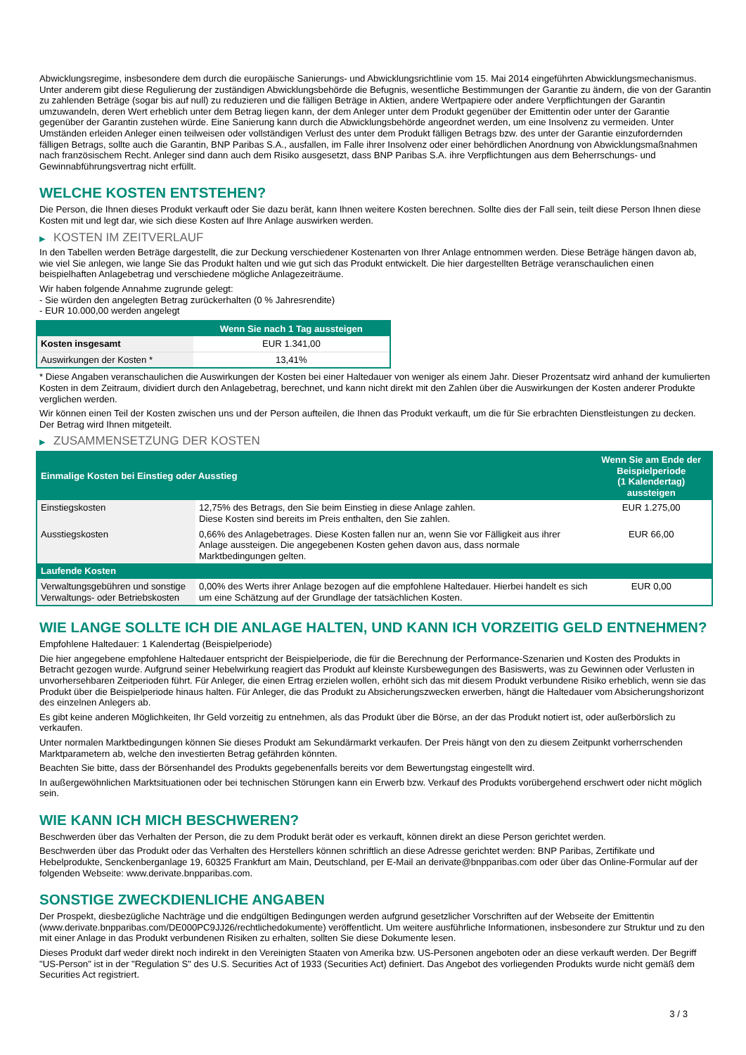Abwicklungsregime, insbesondere dem durch die europäische Sanierungs- und Abwicklungsrichtlinie vom 15. Mai 2014 eingeführten Abwicklungsmechanismus. Unter anderem gibt diese Regulierung der zuständigen Abwicklungsbehörde die Befugnis, wesentliche Bestimmungen der Garantie zu ändern, die von der Garantin zu zahlenden Beträge (sogar bis auf null) zu reduzieren und die fälligen Beträge in Aktien, andere Wertpapiere oder andere Verpflichtungen der Garantin umzuwandeln, deren Wert erheblich unter dem Betrag liegen kann, der dem Anleger unter dem Produkt gegenüber der Emittentin oder unter der Garantie gegenüber der Garantin zustehen würde. Eine Sanierung kann durch die Abwicklungsbehörde angeordnet werden, um eine Insolvenz zu vermeiden. Unter Umständen erleiden Anleger einen teilweisen oder vollständigen Verlust des unter dem Produkt fälligen Betrags bzw. des unter der Garantie einzufordernden fälligen Betrags, sollte auch die Garantin, BNP Paribas S.A., ausfallen, im Falle ihrer Insolvenz oder einer behördlichen Anordnung von Abwicklungsmaßnahmen nach französischem Recht. Anleger sind dann auch dem Risiko ausgesetzt, dass BNP Paribas S.A. ihre Verpflichtungen aus dem Beherrschungs- und Gewinnabführungsvertrag nicht erfüllt.
WELCHE KOSTEN ENTSTEHEN?
Die Person, die Ihnen dieses Produkt verkauft oder Sie dazu berät, kann Ihnen weitere Kosten berechnen. Sollte dies der Fall sein, teilt diese Person Ihnen diese Kosten mit und legt dar, wie sich diese Kosten auf Ihre Anlage auswirken werden.
▶ KOSTEN IM ZEITVERLAUF
In den Tabellen werden Beträge dargestellt, die zur Deckung verschiedener Kostenarten von Ihrer Anlage entnommen werden. Diese Beträge hängen davon ab, wie viel Sie anlegen, wie lange Sie das Produkt halten und wie gut sich das Produkt entwickelt. Die hier dargestellten Beträge veranschaulichen einen beispielhaften Anlagebetrag und verschiedene mögliche Anlagezeiträume.
Wir haben folgende Annahme zugrunde gelegt:
- Sie würden den angelegten Betrag zurückerhalten (0 % Jahresrendite)
- EUR 10.000,00 werden angelegt
| | Wenn Sie nach 1 Tag aussteigen |
| --- | --- |
| Kosten insgesamt | EUR 1.341,00 |
| Auswirkungen der Kosten * | 13,41% |
* Diese Angaben veranschaulichen die Auswirkungen der Kosten bei einer Haltedauer von weniger als einem Jahr. Dieser Prozentsatz wird anhand der kumulierten Kosten in dem Zeitraum, dividiert durch den Anlagebetrag, berechnet, und kann nicht direkt mit den Zahlen über die Auswirkungen der Kosten anderer Produkte verglichen werden.
Wir können einen Teil der Kosten zwischen uns und der Person aufteilen, die Ihnen das Produkt verkauft, um die für Sie erbrachten Dienstleistungen zu decken. Der Betrag wird Ihnen mitgeteilt.
▶ ZUSAMMENSETZUNG DER KOSTEN
| Einmalige Kosten bei Einstieg oder Ausstieg | | Wenn Sie am Ende der Beispielperiode (1 Kalendertag) aussteigen |
| --- | --- | --- |
| Einstiegskosten | 12,75% des Betrags, den Sie beim Einstieg in diese Anlage zahlen. Diese Kosten sind bereits im Preis enthalten, den Sie zahlen. | EUR 1.275,00 |
| Ausstiegskosten | 0,66% des Anlagebetrages. Diese Kosten fallen nur an, wenn Sie vor Fälligkeit aus ihrer Anlage aussteigen. Die angegebenen Kosten gehen davon aus, dass normale Marktbedingungen gelten. | EUR 66,00 |
| Laufende Kosten | | |
| Verwaltungsgebühren und sonstige Verwaltungs- oder Betriebskosten | 0,00% des Werts ihrer Anlage bezogen auf die empfohlene Haltedauer. Hierbei handelt es sich um eine Schätzung auf der Grundlage der tatsächlichen Kosten. | EUR 0,00 |
WIE LANGE SOLLTE ICH DIE ANLAGE HALTEN, UND KANN ICH VORZEITIG GELD ENTNEHMEN?
Empfohlene Haltedauer: 1 Kalendertag (Beispielperiode)
Die hier angegebene empfohlene Haltedauer entspricht der Beispielperiode, die für die Berechnung der Performance-Szenarien und Kosten des Produkts in Betracht gezogen wurde. Aufgrund seiner Hebelwirkung reagiert das Produkt auf kleinste Kursbewegungen des Basiswerts, was zu Gewinnen oder Verlusten in unvorhersehbaren Zeitperioden führt. Für Anleger, die einen Ertrag erzielen wollen, erhöht sich das mit diesem Produkt verbundene Risiko erheblich, wenn sie das Produkt über die Beispielperiode hinaus halten. Für Anleger, die das Produkt zu Absicherungszwecken erwerben, hängt die Haltedauer vom Absicherungshorizont des einzelnen Anlegers ab.
Es gibt keine anderen Möglichkeiten, Ihr Geld vorzeitig zu entnehmen, als das Produkt über die Börse, an der das Produkt notiert ist, oder außerbörslich zu verkaufen.
Unter normalen Marktbedingungen können Sie dieses Produkt am Sekundärmarkt verkaufen. Der Preis hängt von den zu diesem Zeitpunkt vorherrschenden Marktparametern ab, welche den investierten Betrag gefährden könnten.
Beachten Sie bitte, dass der Börsenhandel des Produkts gegebenenfalls bereits vor dem Bewertungstag eingestellt wird.
In außergewöhnlichen Marktsituationen oder bei technischen Störungen kann ein Erwerb bzw. Verkauf des Produkts vorübergehend erschwert oder nicht möglich sein.
WIE KANN ICH MICH BESCHWEREN?
Beschwerden über das Verhalten der Person, die zu dem Produkt berät oder es verkauft, können direkt an diese Person gerichtet werden.
Beschwerden über das Produkt oder das Verhalten des Herstellers können schriftlich an diese Adresse gerichtet werden: BNP Paribas, Zertifikate und Hebelprodukte, Senckenberganlage 19, 60325 Frankfurt am Main, Deutschland, per E-Mail an derivate@bnpparibas.com oder über das Online-Formular auf der folgenden Webseite: www.derivate.bnpparibas.com.
SONSTIGE ZWECKDIENLICHE ANGABEN
Der Prospekt, diesbezügliche Nachträge und die endgültigen Bedingungen werden aufgrund gesetzlicher Vorschriften auf der Webseite der Emittentin (www.derivate.bnpparibas.com/DE000PC9JJ26/rechtlichedokumente) veröffentlicht. Um weitere ausführliche Informationen, insbesondere zur Struktur und zu den mit einer Anlage in das Produkt verbundenen Risiken zu erhalten, sollten Sie diese Dokumente lesen.
Dieses Produkt darf weder direkt noch indirekt in den Vereinigten Staaten von Amerika bzw. US-Personen angeboten oder an diese verkauft werden. Der Begriff "US-Person" ist in der "Regulation S" des U.S. Securities Act of 1933 (Securities Act) definiert. Das Angebot des vorliegenden Produkts wurde nicht gemäß dem Securities Act registriert.
3 / 3